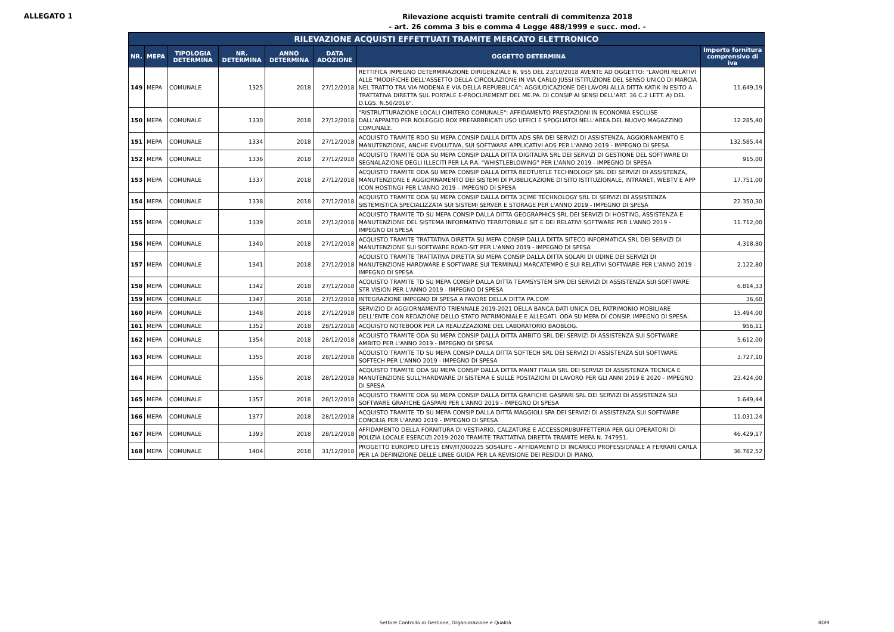ALLEGATO 1
Rilevazione acquisti tramite centrali di commitenza 2018
- art. 26 comma 3 bis e comma 4 Legge 488/1999 e succ. mod. -
| RILEVAZIONE ACQUISTI EFFETTUATI TRAMITE MERCATO ELETTRONICO | | | | | | | |
| --- | --- | --- | --- | --- | --- | --- | --- |
| NR. | MEPA | TIPOLOGIA DETERMINA | NR. DETERMINA | ANNO DETERMINA | DATA ADOZIONE | OGGETTO DETERMINA | Importo fornitura comprensivo di iva |
| 149 | MEPA | COMUNALE | 1325 | 2018 | 27/12/2018 | RETTIFICA IMPEGNO DETERMINAZIONE DIRIGENZIALE N. 955 DEL 23/10/2018 AVENTE AD OGGETTO: "LAVORI RELATIVI ALLE "MODIFICHE DELL'ASSETTO DELLA CIRCOLAZIONE IN VIA CARLO JUSSI ISTITUZIONE DEL SENSO UNICO DI MARCIA NEL TRATTO TRA VIA MODENA E VIA DELLA REPUBBLICA": AGGIUDICAZIONE DEI LAVORI ALLA DITTA KATIK IN ESITO A TRATTATIVA DIRETTA SUL PORTALE E-PROCUREMENT DEL ME.PA. DI CONSIP AI SENSI DELL'ART. 36 C.2 LETT. A) DEL D.LGS. N.50/2016". | 11.649,19 |
| 150 | MEPA | COMUNALE | 1330 | 2018 | 27/12/2018 | "RISTRUTTURAZIONE LOCALI CIMITERO COMUNALE": AFFIDAMENTO PRESTAZIONI IN ECONOMIA ESCLUSE DALL'APPALTO PER NOLEGGIO BOX PREFABBRICATI USO UFFICI E SPOGLIATOI NELL'AREA DEL NUOVO MAGAZZINO COMUNALE. | 12.285,40 |
| 151 | MEPA | COMUNALE | 1334 | 2018 | 27/12/2018 | ACQUISTO TRAMITE RDO SU MEPA CONSIP DALLA DITTA ADS SPA DEI SERVIZI DI ASSISTENZA, AGGIORNAMENTO E MANUTENZIONE, ANCHE EVOLUTIVA, SUI SOFTWARE APPLICATIVI ADS PER L'ANNO 2019 - IMPEGNO DI SPESA | 132.585,44 |
| 152 | MEPA | COMUNALE | 1336 | 2018 | 27/12/2018 | ACQUISTO TRAMITE ODA SU MEPA CONSIP DALLA DITTA DIGITALPA SRL DEI SERVIZI DI GESTIONE DEL SOFTWARE DI SEGNALAZIONE DEGLI ILLECITI PER LA P.A. "WHISTLEBLOWING" PER L'ANNO 2019 - IMPEGNO DI SPESA | 915,00 |
| 153 | MEPA | COMUNALE | 1337 | 2018 | 27/12/2018 | ACQUISTO TRAMITE ODA SU MEPA CONSIP DALLA DITTA REDTURTLE TECHNOLOGY SRL DEI SERVIZI DI ASSISTENZA, MANUTENZIONE E AGGIORNAMENTO DEI SISTEMI DI PUBBLICAZIONE DI SITO ISTITUZIONALE, INTRANET, WEBTV E APP (CON HOSTING) PER L'ANNO 2019 - IMPEGNO DI SPESA | 17.751,00 |
| 154 | MEPA | COMUNALE | 1338 | 2018 | 27/12/2018 | ACQUISTO TRAMITE ODA SU MEPA CONSIP DALLA DITTA 3CIME TECHNOLOGY SRL DI SERVIZI DI ASSISTENZA SISTEMISTICA SPECIALIZZATA SUI SISTEMI SERVER E STORAGE PER L'ANNO 2019 - IMPEGNO DI SPESA | 22.350,30 |
| 155 | MEPA | COMUNALE | 1339 | 2018 | 27/12/2018 | ACQUISTO TRAMITE TD SU MEPA CONSIP DALLA DITTA GEOGRAPHICS SRL DEI SERVIZI DI HOSTING, ASSISTENZA E MANUTENZIONE DEL SISTEMA INFORMATIVO TERRITORIALE SIT E DEI RELATIVI SOFTWARE PER L'ANNO 2019 - IMPEGNO DI SPESA | 11.712,00 |
| 156 | MEPA | COMUNALE | 1340 | 2018 | 27/12/2018 | ACQUISTO TRAMITE TRATTATIVA DIRETTA SU MEPA CONSIP DALLA DITTA SITECO INFORMATICA SRL DEI SERVIZI DI MANUTENZIONE SUI SOFTWARE ROAD-SIT PER L'ANNO 2019 - IMPEGNO DI SPESA | 4.318,80 |
| 157 | MEPA | COMUNALE | 1341 | 2018 | 27/12/2018 | ACQUISTO TRAMITE TRATTATIVA DIRETTA SU MEPA CONSIP DALLA DITTA SOLARI DI UDINE DEI SERVIZI DI MANUTENZIONE HARDWARE E SOFTWARE SUI TERMINALI MARCATEMPO E SUI RELATIVI SOFTWARE PER L'ANNO 2019 - IMPEGNO DI SPESA | 2.122,80 |
| 158 | MEPA | COMUNALE | 1342 | 2018 | 27/12/2018 | ACQUISTO TRAMITE TD SU MEPA CONSIP DALLA DITTA TEAMSYSTEM SPA DEI SERVIZI DI ASSISTENZA SUI SOFTWARE STR VISION PER L'ANNO 2019 - IMPEGNO DI SPESA | 6.814,33 |
| 159 | MEPA | COMUNALE | 1347 | 2018 | 27/12/2018 | INTEGRAZIONE IMPEGNO DI SPESA A FAVORE DELLA DITTA PA.COM | 36,60 |
| 160 | MEPA | COMUNALE | 1348 | 2018 | 27/12/2018 | SERVIZIO DI AGGIORNAMENTO TRIENNALE 2019-2021 DELLA BANCA DATI UNICA DEL PATRIMONIO MOBILIARE DELL'ENTE CON REDAZIONE DELLO STATO PATRIMONIALE E ALLEGATI. ODA SU MEPA DI CONSIP. IMPEGNO DI SPESA. | 15.494,00 |
| 161 | MEPA | COMUNALE | 1352 | 2018 | 28/12/2018 | ACQUISTO NOTEBOOK PER LA REALIZZAZIONE DEL LABORATORIO BAOBLOG. | 956,11 |
| 162 | MEPA | COMUNALE | 1354 | 2018 | 28/12/2018 | ACQUISTO TRAMITE ODA SU MEPA CONSIP DALLA DITTA AMBITO SRL DEI SERVIZI DI ASSISTENZA SUI SOFTWARE AMBITO PER L'ANNO 2019 - IMPEGNO DI SPESA | 5.612,00 |
| 163 | MEPA | COMUNALE | 1355 | 2018 | 28/12/2018 | ACQUISTO TRAMITE TD SU MEPA CONSIP DALLA DITTA SOFTECH SRL DEI SERVIZI DI ASSISTENZA SUI SOFTWARE SOFTECH PER L'ANNO 2019 - IMPEGNO DI SPESA | 3.727,10 |
| 164 | MEPA | COMUNALE | 1356 | 2018 | 28/12/2018 | ACQUISTO TRAMITE ODA SU MEPA CONSIP DALLA DITTA MAINT ITALIA SRL DEI SERVIZI DI ASSISTENZA TECNICA E MANUTENZIONE SULL'HARDWARE DI SISTEMA E SULLE POSTAZIONI DI LAVORO PER GLI ANNI 2019 E 2020 - IMPEGNO DI SPESA | 23.424,00 |
| 165 | MEPA | COMUNALE | 1357 | 2018 | 28/12/2018 | ACQUISTO TRAMITE ODA SU MEPA CONSIP DALLA DITTA GRAFICHE GASPARI SRL DEI SERVIZI DI ASSISTENZA SUI SOFTWARE GRAFICHE GASPARI PER L'ANNO 2019 - IMPEGNO DI SPESA | 1.649,44 |
| 166 | MEPA | COMUNALE | 1377 | 2018 | 28/12/2018 | ACQUISTO TRAMITE TD SU MEPA CONSIP DALLA DITTA MAGGIOLI SPA DEI SERVIZI DI ASSISTENZA SUI SOFTWARE CONCILIA PER L'ANNO 2019 - IMPEGNO DI SPESA | 11.031,24 |
| 167 | MEPA | COMUNALE | 1393 | 2018 | 28/12/2018 | AFFIDAMENTO DELLA FORNITURA DI VESTIARIO, CALZATURE E ACCESSORI/BUFFETTERIA PER GLI OPERATORI DI POLIZIA LOCALE ESERCIZI 2019-2020 TRAMITE TRATTATIVA DIRETTA TRAMITE MEPA N. 747951. | 46.429,17 |
| 168 | MEPA | COMUNALE | 1404 | 2018 | 31/12/2018 | PROGETTO EUROPEO LIFE15 ENV/IT/000225 SOS4LIFE - AFFIDAMENTO DI INCARICO PROFESSIONALE A FERRARI CARLA PER LA DEFINIZIONE DELLE LINEE GUIDA PER LA REVISIONE DEI RESIDUI DI PIANO. | 36.782,52 |
Settore Controllo di Gestione, Organizzazione e Qualità 8DI9